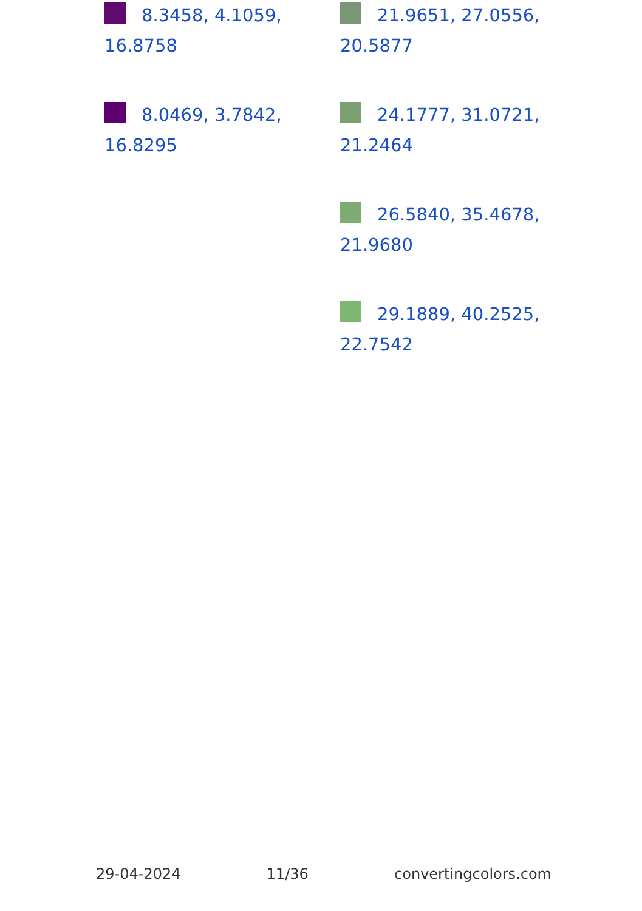8.3458, 4.1059, 16.8758
8.0469, 3.7842, 16.8295
21.9651, 27.0556, 20.5877
24.1777, 31.0721, 21.2464
26.5840, 35.4678, 21.9680
29.1889, 40.2525, 22.7542
29-04-2024 11/36 convertingcolors.com